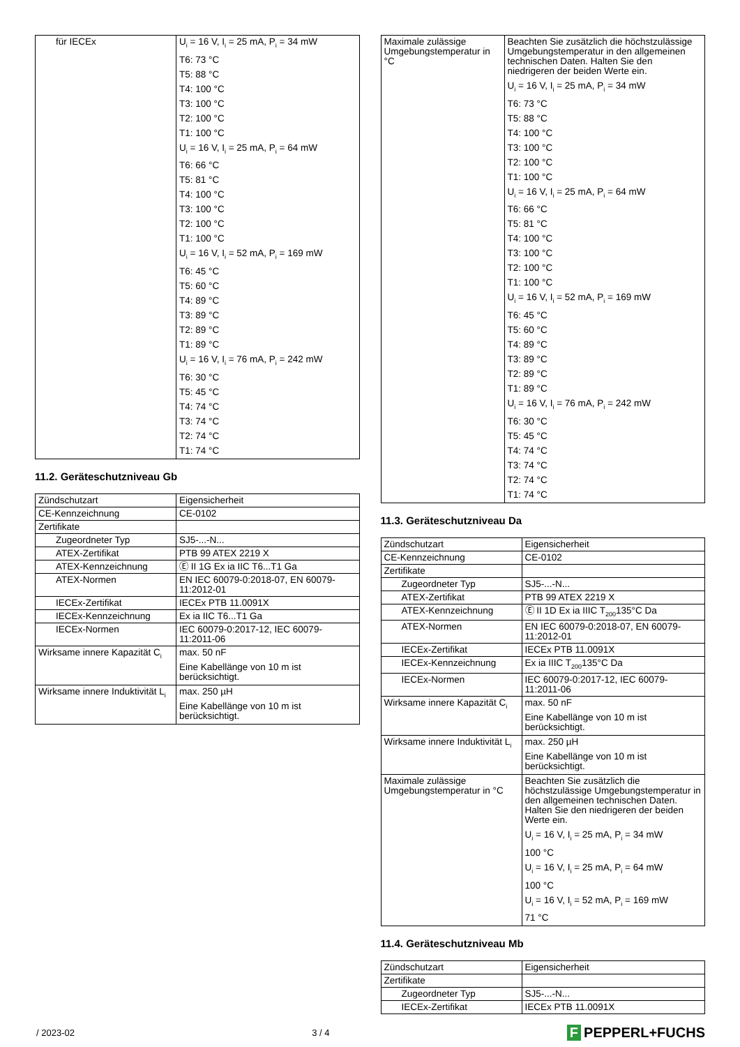| für IECEx | U<sub>i</sub> = 16 V, I<sub>i</sub> = 25 mA, P<sub>i</sub> = 34 mW T6: 73 °C T5: 88 °C T4: 100 °C T3: 100 °C T2: 100 °C T1: 100 °C U<sub>i</sub> = 16 V, I<sub>i</sub> = 25 mA, P<sub>i</sub> = 64 mW T6: 66 °C T5: 81 °C T4: 100 °C T3: 100 °C T2: 100 °C T1: 100 °C U<sub>i</sub> = 16 V, I<sub>i</sub> = 52 mA, P<sub>i</sub> = 169 mW T6: 45 °C T5: 60 °C T4: 89 °C T3: 89 °C T2: 89 °C T1: 89 °C U<sub>i</sub> = 16 V, I<sub>i</sub> = 76 mA, P<sub>i</sub> = 242 mW T6: 30 °C T5: 45 °C T4: 74 °C T3: 74 °C T2: 74 °C T1: 74 °C |
11.2. Geräteschutzniveau Gb
| Zündschutzart | Eigensicherheit |
| CE-Kennzeichnung | CE-0102 |
| Zertifikate | |
| Zugeordneter Typ | SJ5-...-N... |
| ATEX-Zertifikat | PTB 99 ATEX 2219 X |
| ATEX-Kennzeichnung | Ⓔ II 1G Ex ia IIC T6...T1 Ga |
| ATEX-Normen | EN IEC 60079-0:2018-07, EN 60079-11:2012-01 |
| IECEx-Zertifikat | IECEx PTB 11.0091X |
| IECEx-Kennzeichnung | Ex ia IIC T6...T1 Ga |
| IECEx-Normen | IEC 60079-0:2017-12, IEC 60079-11:2011-06 |
| Wirksame innere Kapazität C<sub>i</sub> | max. 50 nF Eine Kabellänge von 10 m ist berücksichtigt. |
| Wirksame innere Induktivität L<sub>i</sub> | max. 250 µH Eine Kabellänge von 10 m ist berücksichtigt. |
| Maximale zulässige Umgebungstemperatur in °C | Beachten Sie zusätzlich die höchstzulässige Umgebungstemperatur in den allgemeinen technischen Daten. Halten Sie den niedrigeren der beiden Werte ein. U<sub>i</sub> = 16 V, I<sub>i</sub> = 25 mA, P<sub>i</sub> = 34 mW T6: 73 °C T5: 88 °C T4: 100 °C T3: 100 °C T2: 100 °C T1: 100 °C U<sub>i</sub> = 16 V, I<sub>i</sub> = 25 mA, P<sub>i</sub> = 64 mW T6: 66 °C T5: 81 °C T4: 100 °C T3: 100 °C T2: 100 °C T1: 100 °C U<sub>i</sub> = 16 V, I<sub>i</sub> = 52 mA, P<sub>i</sub> = 169 mW T6: 45 °C T5: 60 °C T4: 89 °C T3: 89 °C T2: 89 °C T1: 89 °C U<sub>i</sub> = 16 V, I<sub>i</sub> = 76 mA, P<sub>i</sub> = 242 mW T6: 30 °C T5: 45 °C T4: 74 °C T3: 74 °C T2: 74 °C T1: 74 °C |
11.3. Geräteschutzniveau Da
| Zündschutzart | Eigensicherheit |
| CE-Kennzeichnung | CE-0102 |
| Zertifikate | |
| Zugeordneter Typ | SJ5-...-N... |
| ATEX-Zertifikat | PTB 99 ATEX 2219 X |
| ATEX-Kennzeichnung | Ⓔ II 1D Ex ia IIIC T<sub>200</sub>135°C Da |
| ATEX-Normen | EN IEC 60079-0:2018-07, EN 60079-11:2012-01 |
| IECEx-Zertifikat | IECEx PTB 11.0091X |
| IECEx-Kennzeichnung | Ex ia IIIC T<sub>200</sub>135°C Da |
| IECEx-Normen | IEC 60079-0:2017-12, IEC 60079-11:2011-06 |
| Wirksame innere Kapazität C<sub>i</sub> | max. 50 nF Eine Kabellänge von 10 m ist berücksichtigt. |
| Wirksame innere Induktivität L<sub>i</sub> | max. 250 µH Eine Kabellänge von 10 m ist berücksichtigt. |
| Maximale zulässige Umgebungstemperatur in °C | Beachten Sie zusätzlich die höchstzulässige Umgebungstemperatur in den allgemeinen technischen Daten. Halten Sie den niedrigeren der beiden Werte ein. U<sub>i</sub> = 16 V, I<sub>i</sub> = 25 mA, P<sub>i</sub> = 34 mW 100 °C U<sub>i</sub> = 16 V, I<sub>i</sub> = 25 mA, P<sub>i</sub> = 64 mW 100 °C U<sub>i</sub> = 16 V, I<sub>i</sub> = 52 mA, P<sub>i</sub> = 169 mW 71 °C |
11.4. Geräteschutzniveau Mb
| Zündschutzart | Eigensicherheit |
| Zertifikate | |
| Zugeordneter Typ | SJ5-...-N... |
| IECEx-Zertifikat | IECEx PTB 11.0091X |
/ 2023-02 3 / 4
F PEPPERL+FUCHS